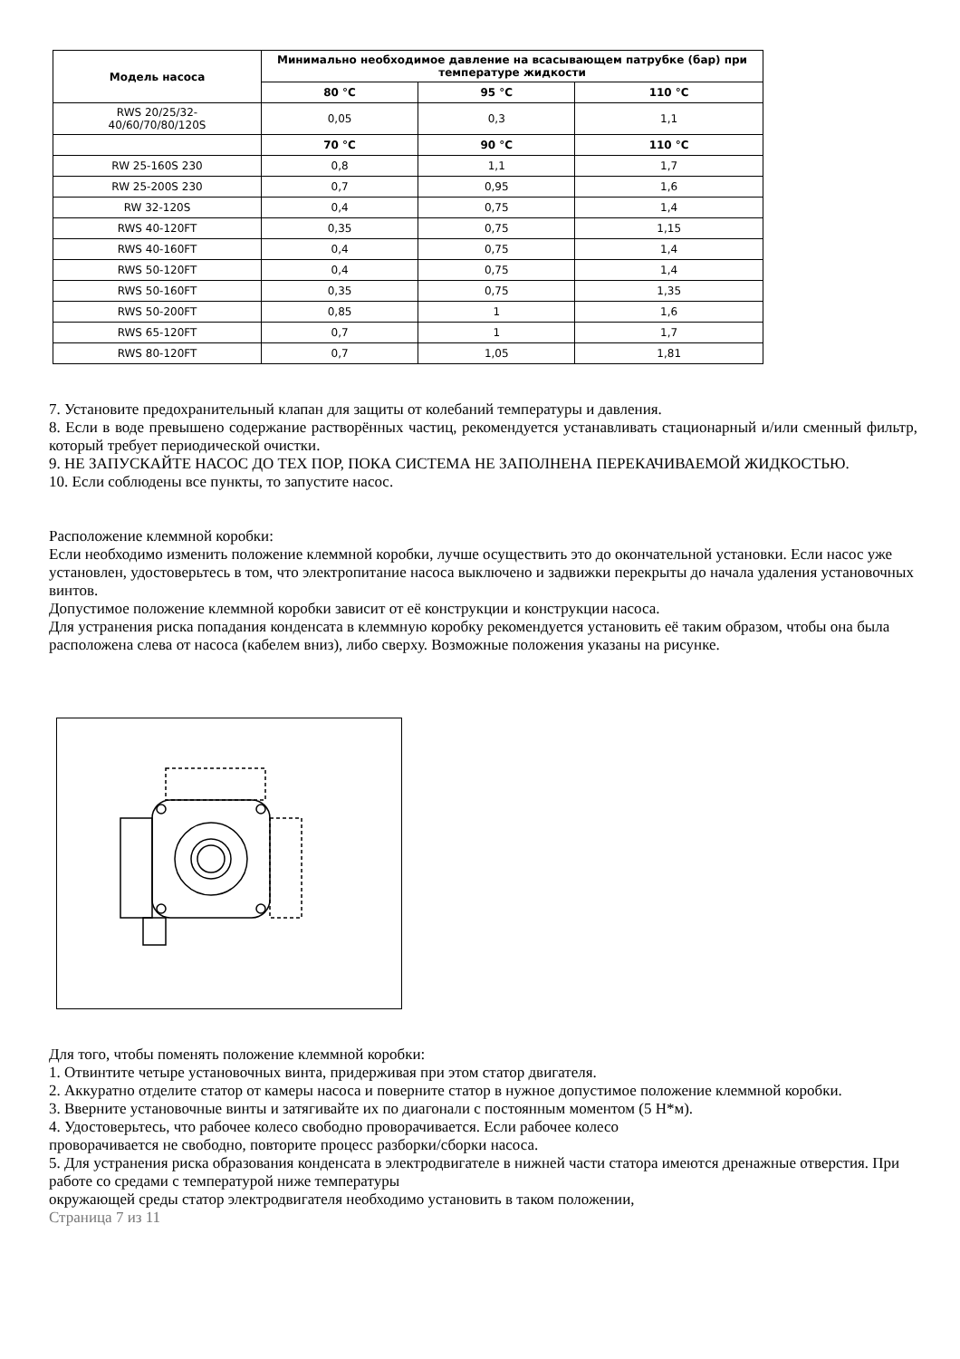| Модель насоса | Минимально необходимое давление на всасывающем патрубке (бар) при температуре жидкости | | |
| --- | --- | --- | --- |
| | 80 °C | 95 °C | 110 °C |
| RWS 20/25/32- 40/60/70/80/120S | 0,05 | 0,3 | 1,1 |
| | 70 °C | 90 °C | 110 °C |
| RW 25-160S 230 | 0,8 | 1,1 | 1,7 |
| RW 25-200S 230 | 0,7 | 0,95 | 1,6 |
| RW 32-120S | 0,4 | 0,75 | 1,4 |
| RWS 40-120FT | 0,35 | 0,75 | 1,15 |
| RWS 40-160FT | 0,4 | 0,75 | 1,4 |
| RWS 50-120FT | 0,4 | 0,75 | 1,4 |
| RWS 50-160FT | 0,35 | 0,75 | 1,35 |
| RWS 50-200FT | 0,85 | 1 | 1,6 |
| RWS 65-120FT | 0,7 | 1 | 1,7 |
| RWS 80-120FT | 0,7 | 1,05 | 1,81 |
7. Установите предохранительный клапан для защиты от колебаний температуры и давления.
8. Если в воде превышено содержание растворённых частиц, рекомендуется устанавливать стационарный и/или сменный фильтр, который требует периодической очистки.
9. НЕ ЗАПУСКАЙТЕ НАСОС ДО ТЕХ ПОР, ПОКА СИСТЕМА НЕ ЗАПОЛНЕНА ПЕРЕКАЧИВАЕМОЙ ЖИДКОСТЬЮ.
10. Если соблюдены все пункты, то запустите насос.
Расположение клеммной коробки:
Если необходимо изменить положение клеммной коробки, лучше осуществить это до окончательной установки. Если насос уже установлен, удостоверьтесь в том, что электропитание насоса выключено и задвижки перекрыты до начала удаления установочных винтов.
Допустимое положение клеммной коробки зависит от её конструкции и конструкции насоса.
Для устранения риска попадания конденсата в клеммную коробку рекомендуется установить её таким образом, чтобы она была расположена слева от насоса (кабелем вниз), либо сверху. Возможные положения указаны на рисунке.
Для того, чтобы поменять положение клеммной коробки:
1. Отвинтите четыре установочных винта, придерживая при этом статор двигателя.
2. Аккуратно отделите статор от камеры насоса и поверните статор в нужное допустимое положение клеммной коробки.
3. Вверните установочные винты и затягивайте их по диагонали с постоянным моментом (5 Н*м).
4. Удостоверьтесь, что рабочее колесо свободно проворачивается. Если рабочее колесо
проворачивается не свободно, повторите процесс разборки/сборки насоса.
5. Для устранения риска образования конденсата в электродвигателе в нижней части статора имеются дренажные отверстия. При работе со средами с температурой ниже температуры
окружающей среды статор электродвигателя необходимо установить в таком положении,
Страница 7 из 11